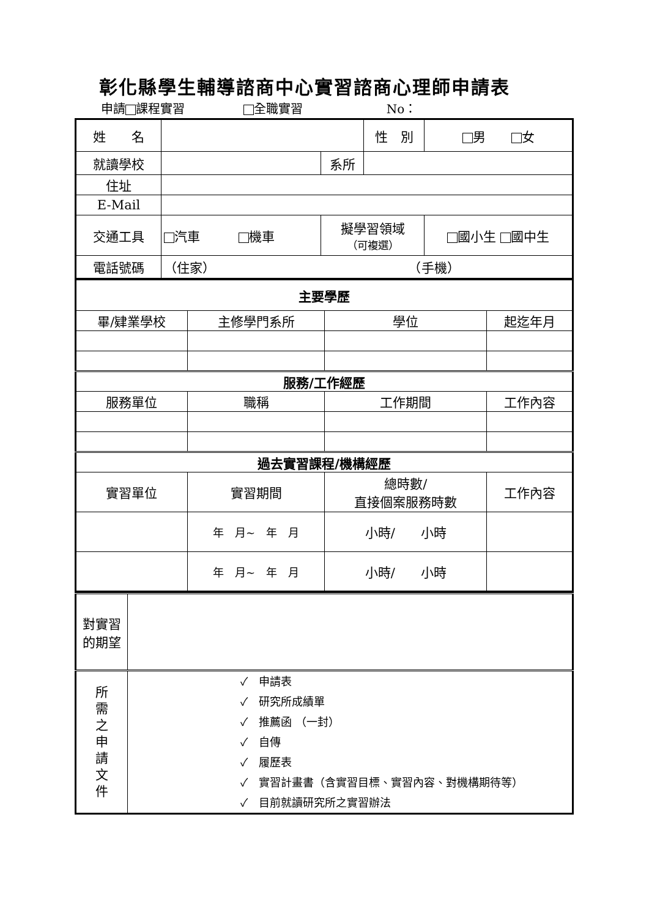彰化縣學生輔導諮商中心實習諮商心理師申請表
申請 課程實習 全職實習 No：
| 姓 名 | | | 性 別 | 男 女 |
| 就讀學校 | | 系所 | | |
| 住址 | | | | |
| E-Mail | | | | |
| 交通工具 | 汽車 機車 | 擬學習領域 （可複選） | | 國小生 國中生 |
| 電話號碼 | （住家） （手機） | | | |
| 主要學歷 | | | |
| 畢/肄業學校 | 主修學門系所 | 學位 | 起迄年月 |
| 服務/工作經歷 | | | |
| 服務單位 | 職稱 | 工作期間 | 工作內容 |
| 過去實習課程/機構經歷 | | | |
| 實習單位 | 實習期間 | 總時數/ 直接個案服務時數 | 工作內容 |
| | 年 月~ 年 月 | 小時/ 小時 | |
| | 年 月~ 年 月 | 小時/ 小時 | |
| 對實習的期望 | |
| 所 需 之 申 請 文 件 | ✓ 申請表 ✓ 研究所成績單 ✓ 推薦函 （一封） ✓ 自傳 ✓ 履歷表 ✓ 實習計畫書（含實習目標、實習內容、對機構期待等） ✓ 目前就讀研究所之實習辦法 |